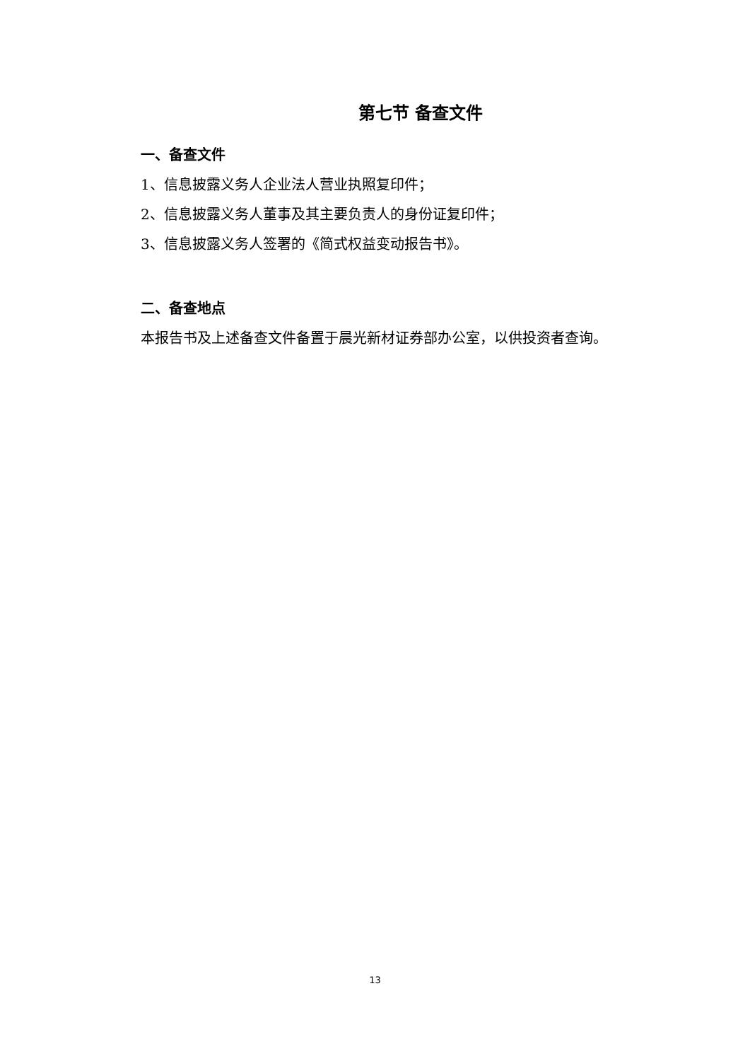第七节 备查文件
一、备查文件
1、信息披露义务人企业法人营业执照复印件；
2、信息披露义务人董事及其主要负责人的身份证复印件；
3、信息披露义务人签署的《简式权益变动报告书》。
二、备查地点
本报告书及上述备查文件备置于晨光新材证券部办公室，以供投资者查询。
13